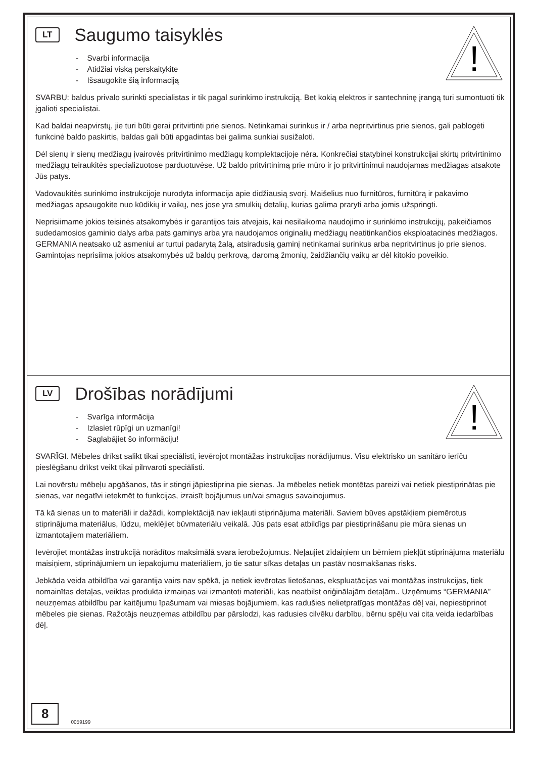!
LT Saugumo taisyklės
- Svarbi informacija
- Atidžiai viską perskaitykite
- Išsaugokite šią informaciją
SVARBU: baldus privalo surinkti specialistas ir tik pagal surinkimo instrukciją. Bet kokią elektros ir santechninę įrangą turi sumontuoti tik įgalioti specialistai.
Kad baldai neapvirstų, jie turi būti gerai pritvirtinti prie sienos. Netinkamai surinkus ir / arba nepritvirtinus prie sienos, gali pablogėti funkcinė baldo paskirtis, baldas gali būti apgadintas bei galima sunkiai susižaloti.
Dėl sienų ir sienų medžiagų įvairovės pritvirtinimo medžiagų komplektacijoje nėra. Konkrečiai statybinei konstrukcijai skirtų pritvirtinimo medžiagų teiraukitės specializuotose parduotuvėse. Už baldo pritvirtinimą prie mūro ir jo pritvirtinimui naudojamas medžiagas atsakote Jūs patys.
Vadovaukitės surinkimo instrukcijoje nurodyta informacija apie didžiausią svorį. Maišelius nuo furnitūros, furnitūrą ir pakavimo medžiagas apsaugokite nuo kūdikių ir vaikų, nes jose yra smulkių detalių, kurias galima praryti arba jomis užspringti.
Neprisiimame jokios teisinės atsakomybės ir garantijos tais atvejais, kai nesilaikoma naudojimo ir surinkimo instrukcijų, pakeičiamos sudedamosios gaminio dalys arba pats gaminys arba yra naudojamos originalių medžiagų neatitinkančios eksploatacinės medžiagos. GERMANIA neatsako už asmeniui ar turtui padarytą žalą, atsiradusią gaminį netinkamai surinkus arba nepritvirtinus jo prie sienos. Gamintojas neprisiima jokios atsakomybės už baldų perkrovą, daromą žmonių, žaidžiančių vaikų ar dėl kitokio poveikio.
!
LV Drošības norādījumi
- Svarīga informācija
- Izlasiet rūpīgi un uzmanīgi!
- Saglabājiet šo informāciju!
SVARĪGI. Mēbeles drīkst salikt tikai speciālisti, ievērojot montāžas instrukcijas norādījumus. Visu elektrisko un sanitāro ierīču pieslēgšanu drīkst veikt tikai pilnvaroti speciālisti.
Lai novērstu mēbeļu apgāšanos, tās ir stingri jāpiestiprina pie sienas. Ja mēbeles netiek montētas pareizi vai netiek piestiprinātas pie sienas, var negatīvi ietekmēt to funkcijas, izraisīt bojājumus un/vai smagus savainojumus.
Tā kā sienas un to materiāli ir dažādi, komplektācijā nav iekļauti stiprinājuma materiāli. Saviem būves apstākļiem piemērotus stiprinājuma materiālus, lūdzu, meklējiet būvmateriālu veikalā. Jūs pats esat atbildīgs par piestiprināšanu pie mūra sienas un izmantotajiem materiāliem.
Ievērojiet montāžas instrukcijā norādītos maksimālā svara ierobežojumus. Neļaujiet zīdaiņiem un bērniem piekļūt stiprinājuma materiālu maisiņiem, stiprinājumiem un iepakojumu materiāliem, jo tie satur sīkas detaļas un pastāv nosmakšanas risks.
Jebkāda veida atbildība vai garantija vairs nav spēkā, ja netiek ievērotas lietošanas, ekspluatācijas vai montāžas instrukcijas, tiek nomainītas detaļas, veiktas produkta izmaiņas vai izmantoti materiāli, kas neatbilst oriģinālajām detaļām.. Uzņēmums “GERMANIA” neuzņemas atbildību par kaitējumu īpašumam vai miesas bojājumiem, kas radušies nelietpratīgas montāžas dēļ vai, nepiestiprinot mēbeles pie sienas. Ražotājs neuzņemas atbildību par pārslodzi, kas radusies cilvēku darbību, bērnu spēļu vai cita veida iedarbības dēļ.
8 0059199